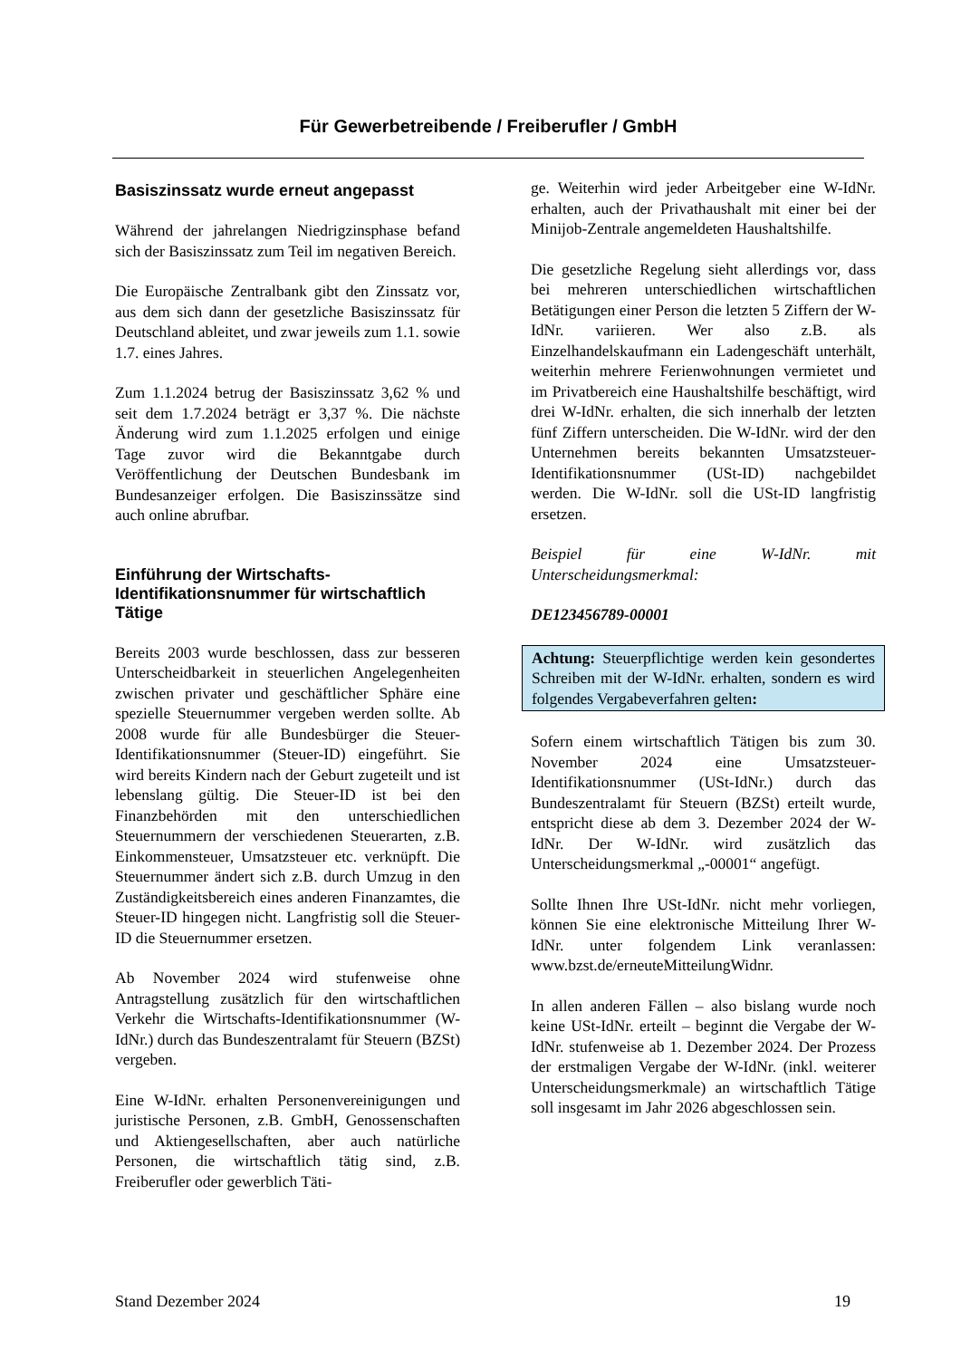Für Gewerbetreibende / Freiberufler / GmbH
Basiszinssatz wurde erneut angepasst
Während der jahrelangen Niedrigzinsphase befand sich der Basiszinssatz zum Teil im negativen Bereich.
Die Europäische Zentralbank gibt den Zinssatz vor, aus dem sich dann der gesetzliche Basiszinssatz für Deutschland ableitet, und zwar jeweils zum 1.1. sowie 1.7. eines Jahres.
Zum 1.1.2024 betrug der Basiszinssatz 3,62 % und seit dem 1.7.2024 beträgt er 3,37 %. Die nächste Änderung wird zum 1.1.2025 erfolgen und einige Tage zuvor wird die Bekanntgabe durch Veröffentlichung der Deutschen Bundesbank im Bundesanzeiger erfolgen. Die Basiszinssätze sind auch online abrufbar.
Einführung der Wirtschafts-Identifikationsnummer für wirtschaftlich Tätige
Bereits 2003 wurde beschlossen, dass zur besseren Unterscheidbarkeit in steuerlichen Angelegenheiten zwischen privater und geschäftlicher Sphäre eine spezielle Steuernummer vergeben werden sollte. Ab 2008 wurde für alle Bundesbürger die Steuer-Identifikationsnummer (Steuer-ID) eingeführt. Sie wird bereits Kindern nach der Geburt zugeteilt und ist lebenslang gültig. Die Steuer-ID ist bei den Finanzbehörden mit den unterschiedlichen Steuernummern der verschiedenen Steuerarten, z.B. Einkommensteuer, Umsatzsteuer etc. verknüpft. Die Steuernummer ändert sich z.B. durch Umzug in den Zuständigkeitsbereich eines anderen Finanzamtes, die Steuer-ID hingegen nicht. Langfristig soll die Steuer-ID die Steuernummer ersetzen.
Ab November 2024 wird stufenweise ohne Antragstellung zusätzlich für den wirtschaftlichen Verkehr die Wirtschafts-Identifikationsnummer (W-IdNr.) durch das Bundeszentralamt für Steuern (BZSt) vergeben.
Eine W-IdNr. erhalten Personenvereinigungen und juristische Personen, z.B. GmbH, Genossenschaften und Aktiengesellschaften, aber auch natürliche Personen, die wirtschaftlich tätig sind, z.B. Freiberufler oder gewerblich Täti-
ge. Weiterhin wird jeder Arbeitgeber eine W-IdNr. erhalten, auch der Privathaushalt mit einer bei der Minijob-Zentrale angemeldeten Haushaltshilfe.
Die gesetzliche Regelung sieht allerdings vor, dass bei mehreren unterschiedlichen wirtschaftlichen Betätigungen einer Person die letzten 5 Ziffern der W-IdNr. variieren. Wer also z.B. als Einzelhandelskaufmann ein Ladengeschäft unterhält, weiterhin mehrere Ferienwohnungen vermietet und im Privatbereich eine Haushaltshilfe beschäftigt, wird drei W-IdNr. erhalten, die sich innerhalb der letzten fünf Ziffern unterscheiden. Die W-IdNr. wird der den Unternehmen bereits bekannten Umsatzsteuer-Identifikationsnummer (USt-ID) nachgebildet werden. Die W-IdNr. soll die USt-ID langfristig ersetzen.
Beispiel für eine W-IdNr. mit Unterscheidungsmerkmal:
DE123456789-00001
Achtung: Steuerpflichtige werden kein gesondertes Schreiben mit der W-IdNr. erhalten, sondern es wird folgendes Vergabeverfahren gelten:
Sofern einem wirtschaftlich Tätigen bis zum 30. November 2024 eine Umsatzsteuer-Identifikationsnummer (USt-IdNr.) durch das Bundeszentralamt für Steuern (BZSt) erteilt wurde, entspricht diese ab dem 3. Dezember 2024 der W-IdNr. Der W-IdNr. wird zusätzlich das Unterscheidungsmerkmal „-00001“ angefügt.
Sollte Ihnen Ihre USt-IdNr. nicht mehr vorliegen, können Sie eine elektronische Mitteilung Ihrer W-IdNr. unter folgendem Link veranlassen: www.bzst.de/erneuteMitteilungWidnr.
In allen anderen Fällen – also bislang wurde noch keine USt-IdNr. erteilt – beginnt die Vergabe der W-IdNr. stufenweise ab 1. Dezember 2024. Der Prozess der erstmaligen Vergabe der W-IdNr. (inkl. weiterer Unterscheidungsmerkmale) an wirtschaftlich Tätige soll insgesamt im Jahr 2026 abgeschlossen sein.
Stand Dezember 2024 19